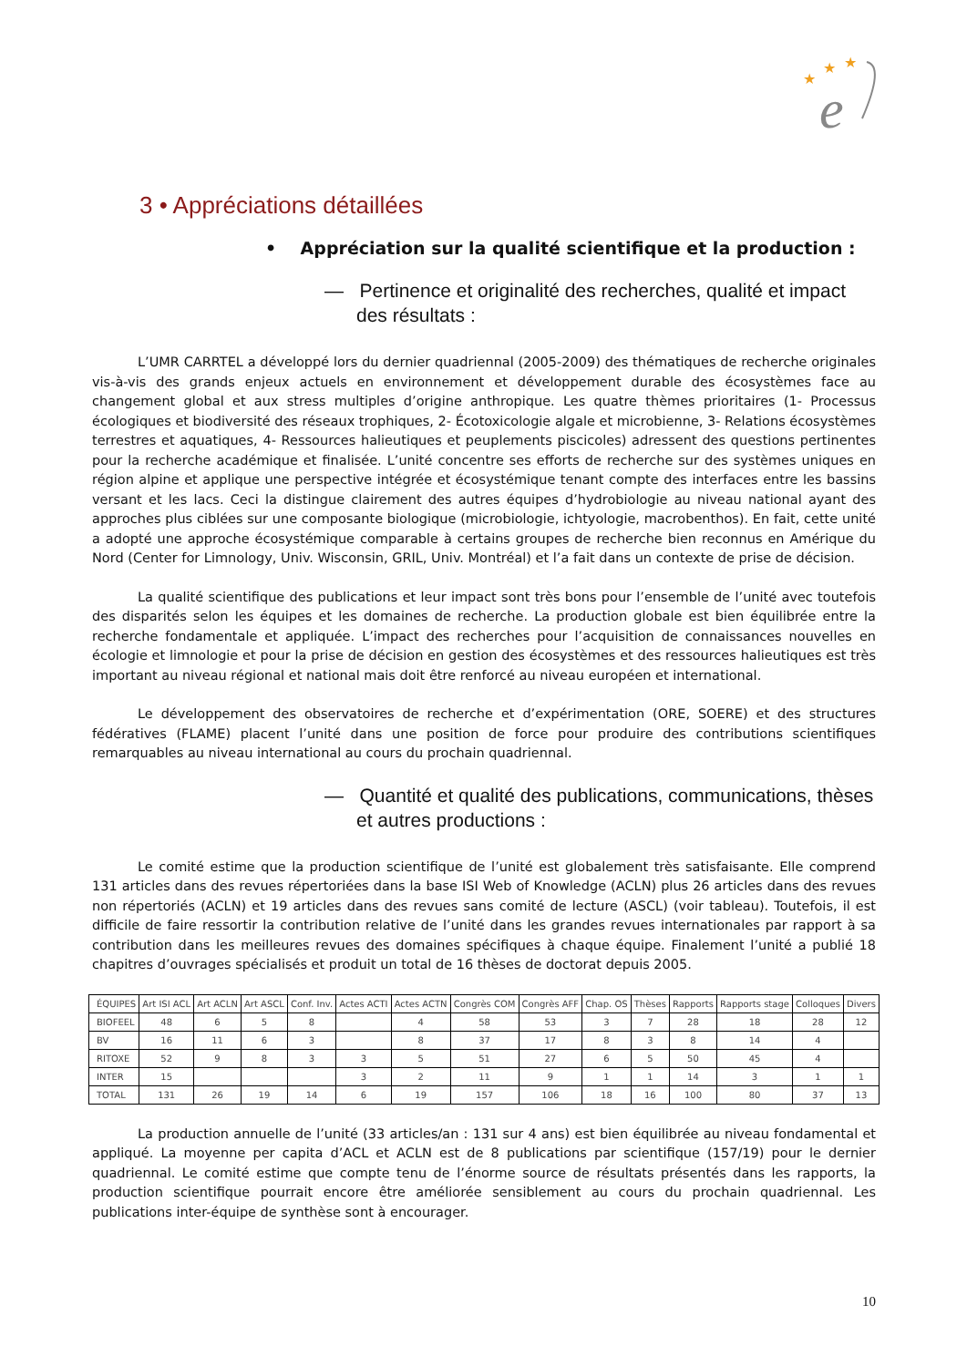★
★
★
e
3 • Appréciations détaillées
• Appréciation sur la qualité scientifique et la production :
— Pertinence et originalité des recherches, qualité et impact des résultats :
L’UMR CARRTEL a développé lors du dernier quadriennal (2005-2009) des thématiques de recherche originales vis-à-vis des grands enjeux actuels en environnement et développement durable des écosystèmes face au changement global et aux stress multiples d’origine anthropique. Les quatre thèmes prioritaires (1- Processus écologiques et biodiversité des réseaux trophiques, 2- Écotoxicologie algale et microbienne, 3- Relations écosystèmes terrestres et aquatiques, 4- Ressources halieutiques et peuplements piscicoles) adressent des questions pertinentes pour la recherche académique et finalisée. L’unité concentre ses efforts de recherche sur des systèmes uniques en région alpine et applique une perspective intégrée et écosystémique tenant compte des interfaces entre les bassins versant et les lacs. Ceci la distingue clairement des autres équipes d’hydrobiologie au niveau national ayant des approches plus ciblées sur une composante biologique (microbiologie, ichtyologie, macrobenthos). En fait, cette unité a adopté une approche écosystémique comparable à certains groupes de recherche bien reconnus en Amérique du Nord (Center for Limnology, Univ. Wisconsin, GRIL, Univ. Montréal) et l’a fait dans un contexte de prise de décision.
La qualité scientifique des publications et leur impact sont très bons pour l’ensemble de l’unité avec toutefois des disparités selon les équipes et les domaines de recherche. La production globale est bien équilibrée entre la recherche fondamentale et appliquée. L’impact des recherches pour l’acquisition de connaissances nouvelles en écologie et limnologie et pour la prise de décision en gestion des écosystèmes et des ressources halieutiques est très important au niveau régional et national mais doit être renforcé au niveau européen et international.
Le développement des observatoires de recherche et d’expérimentation (ORE, SOERE) et des structures fédératives (FLAME) placent l’unité dans une position de force pour produire des contributions scientifiques remarquables au niveau international au cours du prochain quadriennal.
— Quantité et qualité des publications, communications, thèses et autres productions :
Le comité estime que la production scientifique de l’unité est globalement très satisfaisante. Elle comprend 131 articles dans des revues répertoriées dans la base ISI Web of Knowledge (ACLN) plus 26 articles dans des revues non répertoriés (ACLN) et 19 articles dans des revues sans comité de lecture (ASCL) (voir tableau). Toutefois, il est difficile de faire ressortir la contribution relative de l’unité dans les grandes revues internationales par rapport à sa contribution dans les meilleures revues des domaines spécifiques à chaque équipe. Finalement l’unité a publié 18 chapitres d’ouvrages spécialisés et produit un total de 16 thèses de doctorat depuis 2005.
| ÉQUIPES | Art ISI ACL | Art ACLN | Art ASCL | Conf. Inv. | Actes ACTI | Actes ACTN | Congrès COM | Congrès AFF | Chap. OS | Thèses | Rapports | Rapports stage | Colloques | Divers |
| --- | --- | --- | --- | --- | --- | --- | --- | --- | --- | --- | --- | --- | --- | --- |
| BIOFEEL | 48 | 6 | 5 | 8 | | 4 | 58 | 53 | 3 | 7 | 28 | 18 | 28 | 12 |
| BV | 16 | 11 | 6 | 3 | | 8 | 37 | 17 | 8 | 3 | 8 | 14 | 4 | |
| RITOXE | 52 | 9 | 8 | 3 | 3 | 5 | 51 | 27 | 6 | 5 | 50 | 45 | 4 | |
| INTER | 15 | | | | 3 | 2 | 11 | 9 | 1 | 1 | 14 | 3 | 1 | 1 |
| TOTAL | 131 | 26 | 19 | 14 | 6 | 19 | 157 | 106 | 18 | 16 | 100 | 80 | 37 | 13 |
La production annuelle de l’unité (33 articles/an : 131 sur 4 ans) est bien équilibrée au niveau fondamental et appliqué. La moyenne per capita d’ACL et ACLN est de 8 publications par scientifique (157/19) pour le dernier quadriennal. Le comité estime que compte tenu de l’énorme source de résultats présentés dans les rapports, la production scientifique pourrait encore être améliorée sensiblement au cours du prochain quadriennal. Les publications inter-équipe de synthèse sont à encourager.
10